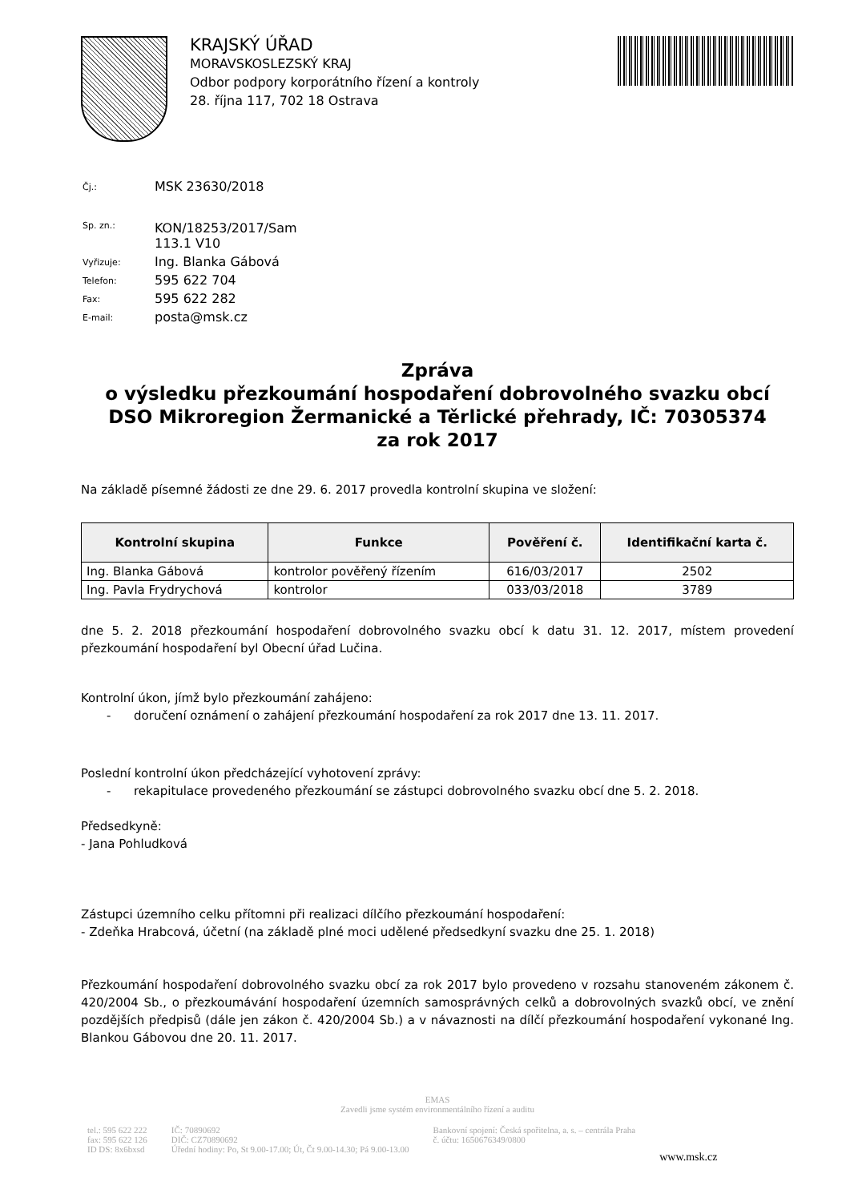KRAJSKÝ ÚŘAD
MORAVSKOSLEZSKÝ KRAJ
Odbor podpory korporátního řízení a kontroly
28. října 117, 702 18 Ostrava
| Čj.: | MSK 23630/2018 |
| Sp. zn.: | KON/18253/2017/Sam 113.1 V10 |
| Vyřizuje: | Ing. Blanka Gábová |
| Telefon: | 595 622 704 |
| Fax: | 595 622 282 |
| E-mail: | posta@msk.cz |
Zpráva
o výsledku přezkoumání hospodaření dobrovolného svazku obcí
DSO Mikroregion Žermanické a Těrlické přehrady, IČ: 70305374
za rok 2017
Na základě písemné žádosti ze dne 29. 6. 2017 provedla kontrolní skupina ve složení:
| Kontrolní skupina | Funkce | Pověření č. | Identifikační karta č. |
| --- | --- | --- | --- |
| Ing. Blanka Gábová | kontrolor pověřený řízením | 616/03/2017 | 2502 |
| Ing. Pavla Frydrychová | kontrolor | 033/03/2018 | 3789 |
dne 5. 2. 2018 přezkoumání hospodaření dobrovolného svazku obcí k datu 31. 12. 2017, místem provedení přezkoumání hospodaření byl Obecní úřad Lučina.
Kontrolní úkon, jímž bylo přezkoumání zahájeno:
- doručení oznámení o zahájení přezkoumání hospodaření za rok 2017 dne 13. 11. 2017.
Poslední kontrolní úkon předcházející vyhotovení zprávy:
- rekapitulace provedeného přezkoumání se zástupci dobrovolného svazku obcí dne 5. 2. 2018.
Předsedkyně:
- Jana Pohludková
Zástupci územního celku přítomni při realizaci dílčího přezkoumání hospodaření:
- Zdeňka Hrabcová, účetní (na základě plné moci udělené předsedkyní svazku dne 25. 1. 2018)
Přezkoumání hospodaření dobrovolného svazku obcí za rok 2017 bylo provedeno v rozsahu stanoveném zákonem č. 420/2004 Sb., o přezkoumávání hospodaření územních samosprávných celků a dobrovolných svazků obcí, ve znění pozdějších předpisů (dále jen zákon č. 420/2004 Sb.) a v návaznosti na dílčí přezkoumání hospodaření vykonané Ing. Blankou Gábovou dne 20. 11. 2017.
EMAS
Zavedli jsme systém environmentálního řízení a auditu
tel.: 595 622 222
fax: 595 622 126
ID DS: 8x6bxsd
IČ: 70890692
DIČ: CZ70890692
Úřední hodiny: Po, St 9.00-17.00; Út, Čt 9.00-14.30; Pá 9.00-13.00
Bankovní spojení: Česká spořitelna, a. s. – centrála Praha
č. účtu: 1650676349/0800
www.msk.cz